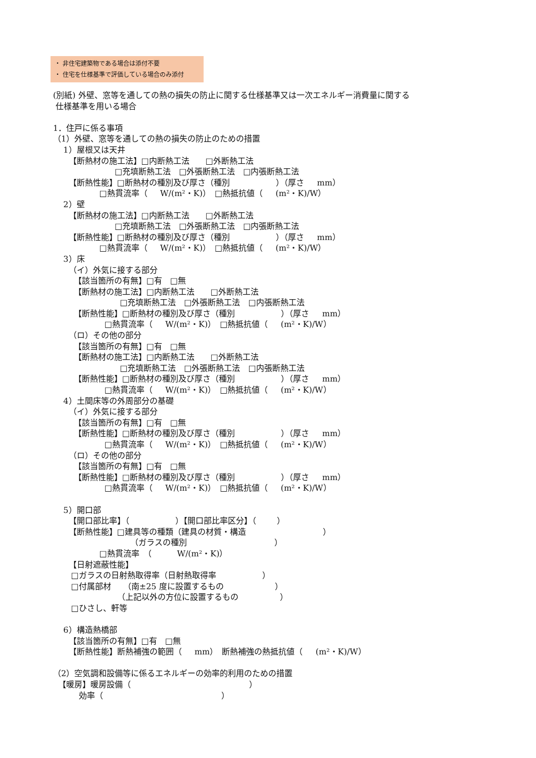・ 非住宅建築物である場合は添付不要
・ 住宅を仕様基準で評価している場合のみ添付
(別紙) 外壁、窓等を通しての熱の損失の防止に関する仕様基準又は一次エネルギー消費量に関する 仕様基準を用いる場合 1．住戸に係る事項 （1）外壁、窓等を通しての熱の損失の防止のための措置 1）屋根又は天井 【断熱材の施工法】□内断熱工法　　□外断熱工法 □充填断熱工法　□外張断熱工法　□内張断熱工法 【断熱性能】□断熱材の種別及び厚さ（種別 ）（厚さ mm） □熱貫流率（ W/(m²・K)）　□熱抵抗値（ (m²・K)/W） 2）壁 【断熱材の施工法】□内断熱工法　　□外断熱工法 □充填断熱工法　□外張断熱工法　□内張断熱工法 【断熱性能】□断熱材の種別及び厚さ（種別 ）（厚さ mm） □熱貫流率（ W/(m²・K)）　□熱抵抗値（ (m²・K)/W） 3）床 （イ）外気に接する部分 【該当箇所の有無】□有　□無 【断熱材の施工法】□内断熱工法　　□外断熱工法 □充填断熱工法　□外張断熱工法　□内張断熱工法 【断熱性能】□断熱材の種別及び厚さ（種別 ）（厚さ mm） □熱貫流率（ W/(m²・K)）　□熱抵抗値（ (m²・K)/W） （ロ）その他の部分 【該当箇所の有無】□有　□無 【断熱材の施工法】□内断熱工法　　□外断熱工法 □充填断熱工法　□外張断熱工法　□内張断熱工法 【断熱性能】□断熱材の種別及び厚さ（種別 ）（厚さ mm） □熱貫流率（ W/(m²・K)）　□熱抵抗値（ (m²・K)/W） 4）土間床等の外周部分の基礎 （イ）外気に接する部分 【該当箇所の有無】□有　□無 【断熱性能】□断熱材の種別及び厚さ（種別 ）（厚さ mm） □熱貫流率（ W/(m²・K)）　□熱抵抗値（ (m²・K)/W） （ロ）その他の部分 【該当箇所の有無】□有　□無 【断熱性能】□断熱材の種別及び厚さ（種別 ）（厚さ mm） □熱貫流率（ W/(m²・K)）　□熱抵抗値（ (m²・K)/W） 5）開口部 【開口部比率】（ ）【開口部比率区分】（ ） 【断熱性能】□建具等の種類（建具の材質・構造 ） （ガラスの種別 ） □熱貫流率　（ W/(m²・K)） 【日射遮蔽性能】 □ガラスの日射熱取得率（日射熱取得率 ） □付属部材　　（南±25 度に設置するもの ） （上記以外の方位に設置するもの ） □ひさし、軒等 6）構造熱橋部 【該当箇所の有無】□有　□無 【断熱性能】断熱補強の範囲（ mm）　断熱補強の熱抵抗値（ (m²・K)/W） （2）空気調和設備等に係るエネルギーの効率的利用のための措置 【暖房】暖房設備（ ） 効率（ ）